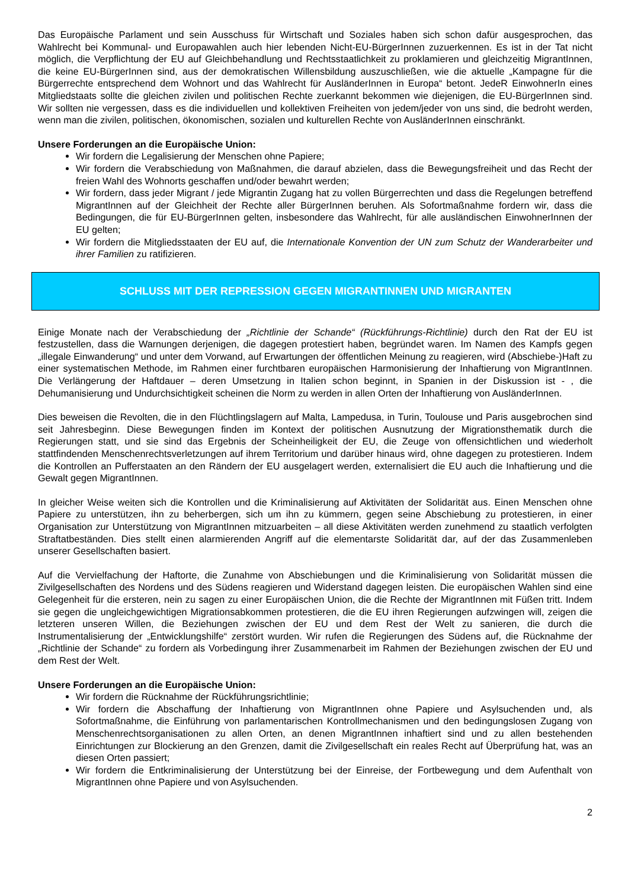Das Europäische Parlament und sein Ausschuss für Wirtschaft und Soziales haben sich schon dafür ausgesprochen, das Wahlrecht bei Kommunal- und Europawahlen auch hier lebenden Nicht-EU-BürgerInnen zuzuerkennen. Es ist in der Tat nicht möglich, die Verpflichtung der EU auf Gleichbehandlung und Rechtsstaatlichkeit zu proklamieren und gleichzeitig MigrantInnen, die keine EU-BürgerInnen sind, aus der demokratischen Willensbildung auszuschließen, wie die aktuelle „Kampagne für die Bürgerrechte entsprechend dem Wohnort und das Wahlrecht für AusländerInnen in Europa“ betont. JedeR EinwohnerIn eines Mitgliedstaats sollte die gleichen zivilen und politischen Rechte zuerkannt bekommen wie diejenigen, die EU-BürgerInnen sind. Wir sollten nie vergessen, dass es die individuellen und kollektiven Freiheiten von jedem/jeder von uns sind, die bedroht werden, wenn man die zivilen, politischen, ökonomischen, sozialen und kulturellen Rechte von AusländerInnen einschränkt.
Unsere Forderungen an die Europäische Union:
Wir fordern die Legalisierung der Menschen ohne Papiere;
Wir fordern die Verabschiedung von Maßnahmen, die darauf abzielen, dass die Bewegungsfreiheit und das Recht der freien Wahl des Wohnorts geschaffen und/oder bewahrt werden;
Wir fordern, dass jeder Migrant / jede Migrantin Zugang hat zu vollen Bürgerrechten und dass die Regelungen betreffend MigrantInnen auf der Gleichheit der Rechte aller BürgerInnen beruhen. Als Sofortmaßnahme fordern wir, dass die Bedingungen, die für EU-BürgerInnen gelten, insbesondere das Wahlrecht, für alle ausländischen EinwohnerInnen der EU gelten;
Wir fordern die Mitgliedsstaaten der EU auf, die Internationale Konvention der UN zum Schutz der Wanderarbeiter und ihrer Familien zu ratifizieren.
SCHLUSS MIT DER REPRESSION GEGEN MIGRANTINNEN UND MIGRANTEN
Einige Monate nach der Verabschiedung der „Richtlinie der Schande“ (Rückführungs-Richtlinie) durch den Rat der EU ist festzustellen, dass die Warnungen derjenigen, die dagegen protestiert haben, begründet waren. Im Namen des Kampfs gegen „illegale Einwanderung“ und unter dem Vorwand, auf Erwartungen der öffentlichen Meinung zu reagieren, wird (Abschiebe-)Haft zu einer systematischen Methode, im Rahmen einer furchtbaren europäischen Harmonisierung der Inhaftierung von MigrantInnen. Die Verlängerung der Haftdauer – deren Umsetzung in Italien schon beginnt, in Spanien in der Diskussion ist - , die Dehumanisierung und Undurchsichtigkeit scheinen die Norm zu werden in allen Orten der Inhaftierung von AusländerInnen.
Dies beweisen die Revolten, die in den Flüchtlingslagern auf Malta, Lampedusa, in Turin, Toulouse und Paris ausgebrochen sind seit Jahresbeginn. Diese Bewegungen finden im Kontext der politischen Ausnutzung der Migrationsthematik durch die Regierungen statt, und sie sind das Ergebnis der Scheinheiligkeit der EU, die Zeuge von offensichtlichen und wiederholt stattfindenden Menschenrechtsverletzungen auf ihrem Territorium und darüber hinaus wird, ohne dagegen zu protestieren. Indem die Kontrollen an Pufferstaaten an den Rändern der EU ausgelagert werden, externalisiert die EU auch die Inhaftierung und die Gewalt gegen MigrantInnen.
In gleicher Weise weiten sich die Kontrollen und die Kriminalisierung auf Aktivitäten der Solidarität aus. Einen Menschen ohne Papiere zu unterstützen, ihn zu beherbergen, sich um ihn zu kümmern, gegen seine Abschiebung zu protestieren, in einer Organisation zur Unterstützung von MigrantInnen mitzuarbeiten – all diese Aktivitäten werden zunehmend zu staatlich verfolgten Straftatbeständen. Dies stellt einen alarmierenden Angriff auf die elementarste Solidarität dar, auf der das Zusammenleben unserer Gesellschaften basiert.
Auf die Vervielfachung der Haftorte, die Zunahme von Abschiebungen und die Kriminalisierung von Solidarität müssen die Zivilgesellschaften des Nordens und des Südens reagieren und Widerstand dagegen leisten. Die europäischen Wahlen sind eine Gelegenheit für die ersteren, nein zu sagen zu einer Europäischen Union, die die Rechte der MigrantInnen mit Füßen tritt. Indem sie gegen die ungleichgewichtigen Migrationsabkommen protestieren, die die EU ihren Regierungen aufzwingen will, zeigen die letzteren unseren Willen, die Beziehungen zwischen der EU und dem Rest der Welt zu sanieren, die durch die Instrumentalisierung der „Entwicklungshilfe“ zerstört wurden. Wir rufen die Regierungen des Südens auf, die Rücknahme der „Richtlinie der Schande“ zu fordern als Vorbedingung ihrer Zusammenarbeit im Rahmen der Beziehungen zwischen der EU und dem Rest der Welt.
Unsere Forderungen an die Europäische Union:
Wir fordern die Rücknahme der Rückführungsrichtlinie;
Wir fordern die Abschaffung der Inhaftierung von MigrantInnen ohne Papiere und Asylsuchenden und, als Sofortmaßnahme, die Einführung von parlamentarischen Kontrollmechanismen und den bedingungslosen Zugang von Menschenrechtsorganisationen zu allen Orten, an denen MigrantInnen inhaftiert sind und zu allen bestehenden Einrichtungen zur Blockierung an den Grenzen, damit die Zivilgesellschaft ein reales Recht auf Überprüfung hat, was an diesen Orten passiert;
Wir fordern die Entkriminalisierung der Unterstützung bei der Einreise, der Fortbewegung und dem Aufenthalt von MigrantInnen ohne Papiere und von Asylsuchenden.
2